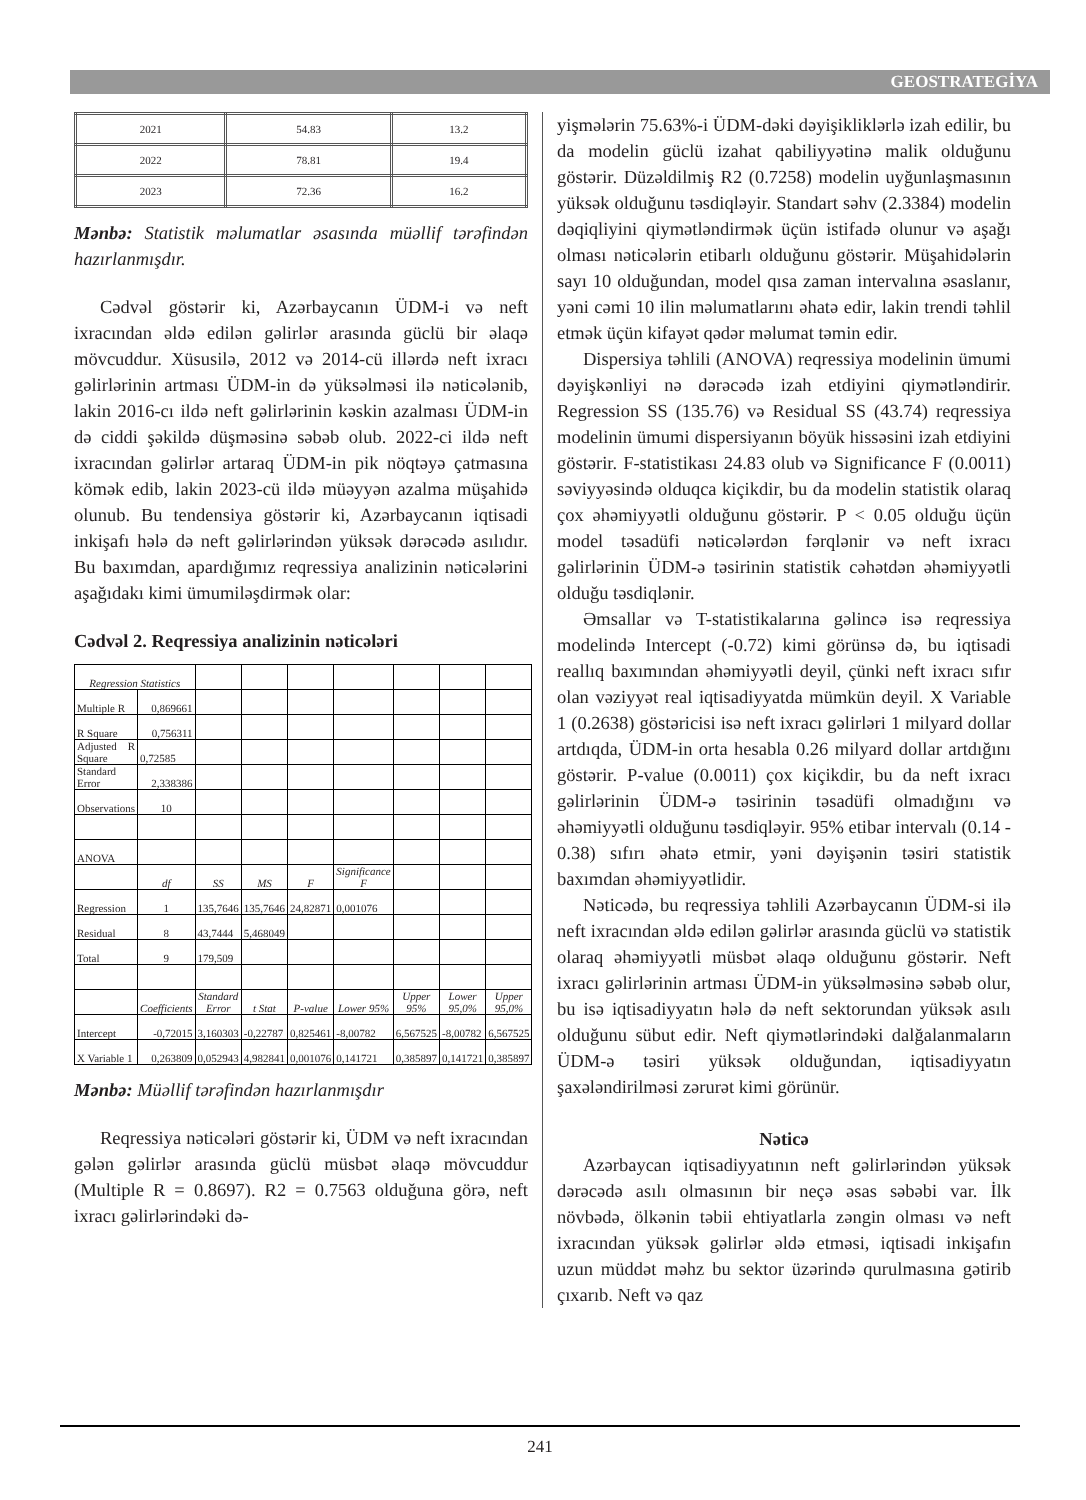GEOSTRATEGİYA
| 2021 | 54.83 | 13.2 |
| 2022 | 78.81 | 19.4 |
| 2023 | 72.36 | 16.2 |
Mənbə: Statistik məlumatlar əsasında müəllif tərəfindən hazırlanmışdır.
Cədvəl göstərir ki, Azərbaycanın ÜDM-i və neft ixracından əldə edilən gəlirlər arasında güclü bir əlaqə mövcuddur. Xüsusilə, 2012 və 2014-cü illərdə neft ixracı gəlirlərinin artması ÜDM-in də yüksəlməsi ilə nəticələnib, lakin 2016-cı ildə neft gəlirlərinin kəskin azalması ÜDM-in də ciddi şəkildə düşməsinə səbəb olub. 2022-ci ildə neft ixracından gəlirlər artaraq ÜDM-in pik nöqtəyə çatmasına kömək edib, lakin 2023-cü ildə müəyyən azalma müşahidə olunub. Bu tendensiya göstərir ki, Azərbaycanın iqtisadi inkişafı hələ də neft gəlirlərindən yüksək dərəcədə asılıdır. Bu baxımdan, apardığımız reqressiya analizinin nəticələrini aşağıdakı kimi ümumiləşdirmək olar:
Cədvəl 2. Reqressiya analizinin nəticələri
| Regression Statistics | | | | | | | | |
| Multiple R | 0,869661 | | | | | | | |
| R Square | 0,756311 | | | | | | | |
| Adjusted R Square | 0,72585 | | | | | | | |
| Standard Error | 2,338386 | | | | | | | |
| Observations | 10 | | | | | | | |
| ANOVA | | | | | | | | |
| | df | SS | MS | F | Significance F | | | |
| Regression | 1 | 135,7646 | 135,7646 | 24,82871 | 0,001076 | | | |
| Residual | 8 | 43,7444 | 5,468049 | | | | | |
| Total | 9 | 179,509 | | | | | | |
| | Coefficients | Standard Error | t Stat | P-value | Lower 95% | Upper 95% | Lower 95,0% | Upper 95,0% |
| Intercept | -0,72015 | 3,160303 | -0,22787 | 0,825461 | -8,00782 | 6,567525 | -8,00782 | 6,567525 |
| X Variable 1 | 0,263809 | 0,052943 | 4,982841 | 0,001076 | 0,141721 | 0,385897 | 0,141721 | 0,385897 |
Mənbə: Müəllif tərəfindən hazırlanmışdır
Reqressiya nəticələri göstərir ki, ÜDM və neft ixracından gələn gəlirlər arasında güclü müsbət əlaqə mövcuddur (Multiple R = 0.8697). R2 = 0.7563 olduğuna görə, neft ixracı gəlirlərindəki də-
yişmələrin 75.63%-i ÜDM-dəki dəyişikliklərlə izah edilir, bu da modelin güclü izahat qabiliyyətinə malik olduğunu göstərir. Düzəldilmiş R2 (0.7258) modelin uyğunlaşmasının yüksək olduğunu təsdiqləyir. Standart səhv (2.3384) modelin dəqiqliyini qiymətləndirmək üçün istifadə olunur və aşağı olması nəticələrin etibarlı olduğunu göstərir. Müşahidələrin sayı 10 olduğundan, model qısa zaman intervalına əsaslanır, yəni cəmi 10 ilin məlumatlarını əhatə edir, lakin trendi təhlil etmək üçün kifayət qədər məlumat təmin edir.
Dispersiya təhlili (ANOVA) reqressiya modelinin ümumi dəyişkənliyi nə dərəcədə izah etdiyini qiymətləndirir. Regression SS (135.76) və Residual SS (43.74) reqressiya modelinin ümumi dispersiyanın böyük hissəsini izah etdiyini göstərir. F-statistikası 24.83 olub və Significance F (0.0011) səviyyəsində olduqca kiçikdir, bu da modelin statistik olaraq çox əhəmiyyətli olduğunu göstərir. P < 0.05 olduğu üçün model təsadüfi nəticələrdən fərqlənir və neft ixracı gəlirlərinin ÜDM-ə təsirinin statistik cəhətdən əhəmiyyətli olduğu təsdiqlənir.
Əmsallar və T-statistikalarına gəlincə isə reqressiya modelində Intercept (-0.72) kimi görünsə də, bu iqtisadi reallıq baxımından əhəmiyyətli deyil, çünki neft ixracı sıfır olan vəziyyət real iqtisadiyyatda mümkün deyil. X Variable 1 (0.2638) göstəricisi isə neft ixracı gəlirləri 1 milyard dollar artdıqda, ÜDM-in orta hesabla 0.26 milyard dollar artdığını göstərir. P-value (0.0011) çox kiçikdir, bu da neft ixracı gəlirlərinin ÜDM-ə təsirinin təsadüfi olmadığını və əhəmiyyətli olduğunu təsdiqləyir. 95% etibar intervalı (0.14 - 0.38) sıfırı əhatə etmir, yəni dəyişənin təsiri statistik baxımdan əhəmiyyətlidir.
Nəticədə, bu reqressiya təhlili Azərbaycanın ÜDM-si ilə neft ixracından əldə edilən gəlirlər arasında güclü və statistik olaraq əhəmiyyətli müsbət əlaqə olduğunu göstərir. Neft ixracı gəlirlərinin artması ÜDM-in yüksəlməsinə səbəb olur, bu isə iqtisadiyyatın hələ də neft sektorundan yüksək asılı olduğunu sübut edir. Neft qiymətlərindəki dalğalanmaların ÜDM-ə təsiri yüksək olduğundan, iqtisadiyyatın şaxələndirilməsi zərurət kimi görünür.
Nəticə
Azərbaycan iqtisadiyyatının neft gəlirlərindən yüksək dərəcədə asılı olmasının bir neçə əsas səbəbi var. İlk növbədə, ölkənin təbii ehtiyatlarla zəngin olması və neft ixracından yüksək gəlirlər əldə etməsi, iqtisadi inkişafın uzun müddət məhz bu sektor üzərində qurulmasına gətirib çıxarıb. Neft və qaz
241